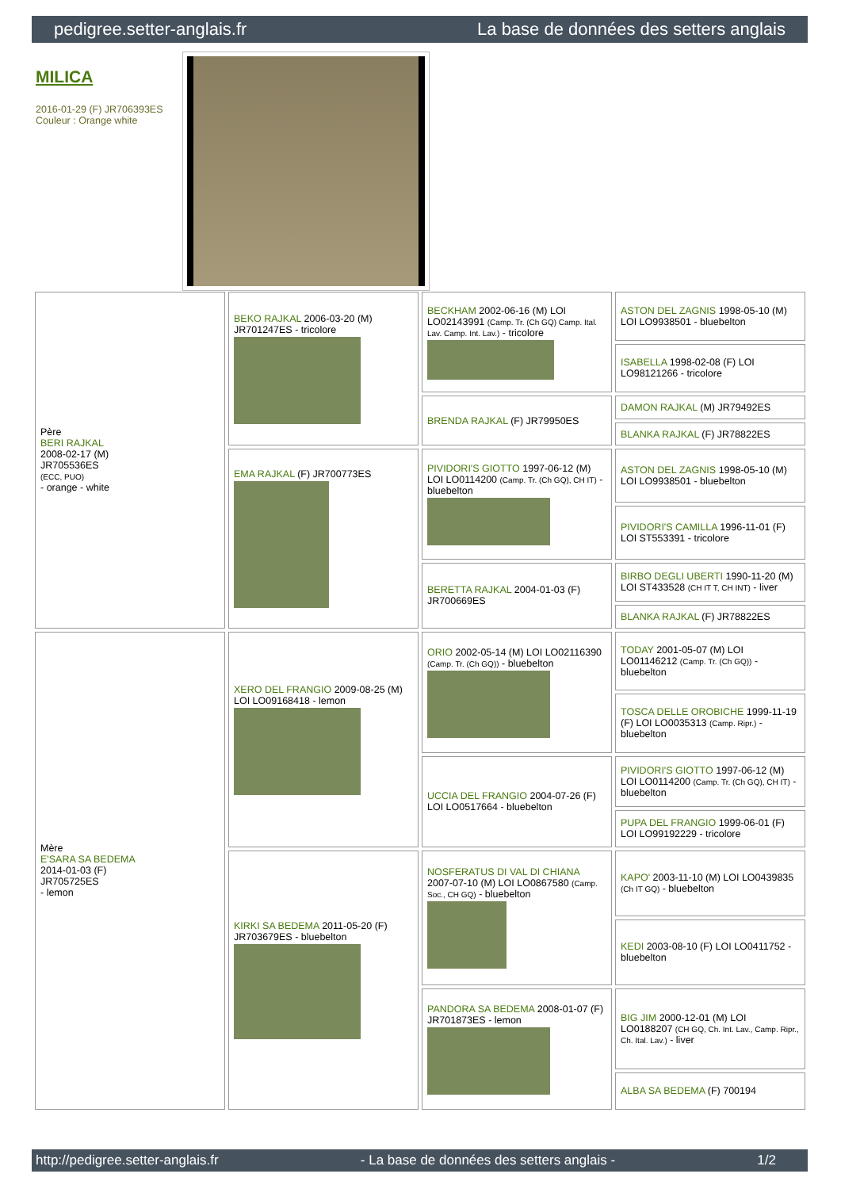pedigree.setter-anglais.fr La base de données des setters anglais
MILICA
2016-01-29 (F) JR706393ES
Couleur : Orange white
| Père BERI RAJKAL 2008-02-17 (M) JR705536ES (ECC, PUO) - orange - white | BEKO RAJKAL 2006-03-20 (M) JR701247ES - tricolore | BECKHAM 2002-06-16 (M) LOI LO02143991 (Camp. Tr. (Ch GQ) Camp. Ital. Lav. Camp. Int. Lav.) - tricolore | ASTON DEL ZAGNIS 1998-05-10 (M) LOI LO9938501 - bluebelton |
| | | | ISABELLA 1998-02-08 (F) LOI LO98121266 - tricolore |
| | | BRENDA RAJKAL (F) JR79950ES | DAMON RAJKAL (M) JR79492ES |
| | | | BLANKA RAJKAL (F) JR78822ES |
| | EMA RAJKAL (F) JR700773ES | PIVIDORI'S GIOTTO 1997-06-12 (M) LOI LO0114200 (Camp. Tr. (Ch GQ), CH IT) - bluebelton | ASTON DEL ZAGNIS 1998-05-10 (M) LOI LO9938501 - bluebelton |
| | | | PIVIDORI'S CAMILLA 1996-11-01 (F) LOI ST553391 - tricolore |
| | | BERETTA RAJKAL 2004-01-03 (F) JR700669ES | BIRBO DEGLI UBERTI 1990-11-20 (M) LOI ST433528 (CH IT T, CH INT) - liver |
| | | | BLANKA RAJKAL (F) JR78822ES |
| Mère E'SARA SA BEDEMA 2014-01-03 (F) JR705725ES - lemon | XERO DEL FRANGIO 2009-08-25 (M) LOI LO09168418 - lemon | ORIO 2002-05-14 (M) LOI LO02116390 (Camp. Tr. (Ch GQ)) - bluebelton | TODAY 2001-05-07 (M) LOI LO01146212 (Camp. Tr. (Ch GQ)) - bluebelton |
| | | | TOSCA DELLE OROBICHE 1999-11-19 (F) LOI LO0035313 (Camp. Ripr.) - bluebelton |
| | | UCCIA DEL FRANGIO 2004-07-26 (F) LOI LO0517664 - bluebelton | PIVIDORI'S GIOTTO 1997-06-12 (M) LOI LO0114200 (Camp. Tr. (Ch GQ), CH IT) - bluebelton |
| | | | PUPA DEL FRANGIO 1999-06-01 (F) LOI LO99192229 - tricolore |
| | KIRKI SA BEDEMA 2011-05-20 (F) JR703679ES - bluebelton | NOSFERATUS DI VAL DI CHIANA 2007-07-10 (M) LOI LO0867580 (Camp. Soc., CH GQ) - bluebelton | KAPO' 2003-11-10 (M) LOI LO0439835 (Ch IT GQ) - bluebelton |
| | | | KEDI 2003-08-10 (F) LOI LO0411752 - bluebelton |
| | | PANDORA SA BEDEMA 2008-01-07 (F) JR701873ES - lemon | BIG JIM 2000-12-01 (M) LOI LO0188207 (CH GQ, Ch. Int. Lav., Camp. Ripr., Ch. Ital. Lav.) - liver |
| | | | ALBA SA BEDEMA (F) 700194 |
http://pedigree.setter-anglais.fr - La base de données des setters anglais - 1/2